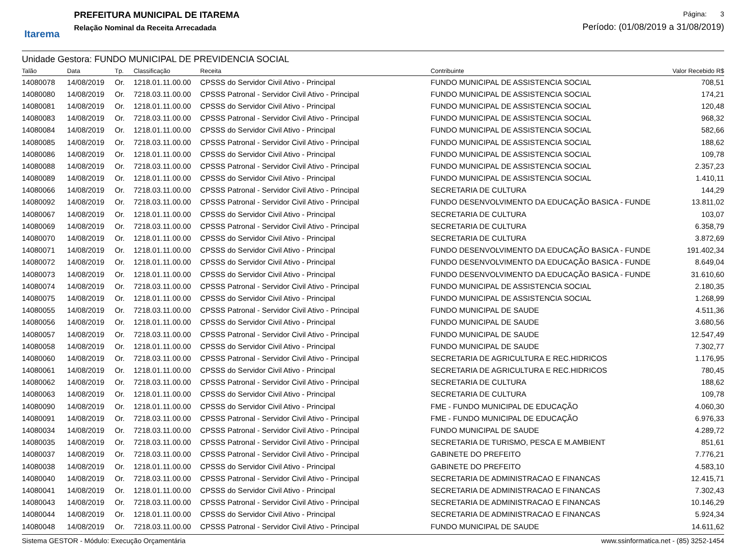Itarema
PREFEITURA MUNICIPAL DE ITAREMA
Relação Nominal da Receita Arrecadada
Página: 3
Período: (01/08/2019 a 31/08/2019)
Unidade Gestora: FUNDO MUNICIPAL DE PREVIDENCIA SOCIAL
| Talão | Data | Tp. | Classificação | Receita | Contribuinte | Valor Recebido R$ |
| --- | --- | --- | --- | --- | --- | --- |
| 14080078 | 14/08/2019 | Or. | 1218.01.11.00.00 | CPSSS do Servidor Civil Ativo - Principal | FUNDO MUNICIPAL DE ASSISTENCIA SOCIAL | 708,51 |
| 14080080 | 14/08/2019 | Or. | 7218.03.11.00.00 | CPSSS Patronal - Servidor Civil Ativo - Principal | FUNDO MUNICIPAL DE ASSISTENCIA SOCIAL | 174,21 |
| 14080081 | 14/08/2019 | Or. | 1218.01.11.00.00 | CPSSS do Servidor Civil Ativo - Principal | FUNDO MUNICIPAL DE ASSISTENCIA SOCIAL | 120,48 |
| 14080083 | 14/08/2019 | Or. | 7218.03.11.00.00 | CPSSS Patronal - Servidor Civil Ativo - Principal | FUNDO MUNICIPAL DE ASSISTENCIA SOCIAL | 968,32 |
| 14080084 | 14/08/2019 | Or. | 1218.01.11.00.00 | CPSSS do Servidor Civil Ativo - Principal | FUNDO MUNICIPAL DE ASSISTENCIA SOCIAL | 582,66 |
| 14080085 | 14/08/2019 | Or. | 7218.03.11.00.00 | CPSSS Patronal - Servidor Civil Ativo - Principal | FUNDO MUNICIPAL DE ASSISTENCIA SOCIAL | 188,62 |
| 14080086 | 14/08/2019 | Or. | 1218.01.11.00.00 | CPSSS do Servidor Civil Ativo - Principal | FUNDO MUNICIPAL DE ASSISTENCIA SOCIAL | 109,78 |
| 14080088 | 14/08/2019 | Or. | 7218.03.11.00.00 | CPSSS Patronal - Servidor Civil Ativo - Principal | FUNDO MUNICIPAL DE ASSISTENCIA SOCIAL | 2.357,23 |
| 14080089 | 14/08/2019 | Or. | 1218.01.11.00.00 | CPSSS do Servidor Civil Ativo - Principal | FUNDO MUNICIPAL DE ASSISTENCIA SOCIAL | 1.410,11 |
| 14080066 | 14/08/2019 | Or. | 7218.03.11.00.00 | CPSSS Patronal - Servidor Civil Ativo - Principal | SECRETARIA DE CULTURA | 144,29 |
| 14080092 | 14/08/2019 | Or. | 7218.03.11.00.00 | CPSSS Patronal - Servidor Civil Ativo - Principal | FUNDO DESENVOLVIMENTO DA EDUCAÇÃO BASICA - FUNDE | 13.811,02 |
| 14080067 | 14/08/2019 | Or. | 1218.01.11.00.00 | CPSSS do Servidor Civil Ativo - Principal | SECRETARIA DE CULTURA | 103,07 |
| 14080069 | 14/08/2019 | Or. | 7218.03.11.00.00 | CPSSS Patronal - Servidor Civil Ativo - Principal | SECRETARIA DE CULTURA | 6.358,79 |
| 14080070 | 14/08/2019 | Or. | 1218.01.11.00.00 | CPSSS do Servidor Civil Ativo - Principal | SECRETARIA DE CULTURA | 3.872,69 |
| 14080071 | 14/08/2019 | Or. | 1218.01.11.00.00 | CPSSS do Servidor Civil Ativo - Principal | FUNDO DESENVOLVIMENTO DA EDUCAÇÃO BASICA - FUNDE | 191.402,34 |
| 14080072 | 14/08/2019 | Or. | 1218.01.11.00.00 | CPSSS do Servidor Civil Ativo - Principal | FUNDO DESENVOLVIMENTO DA EDUCAÇÃO BASICA - FUNDE | 8.649,04 |
| 14080073 | 14/08/2019 | Or. | 1218.01.11.00.00 | CPSSS do Servidor Civil Ativo - Principal | FUNDO DESENVOLVIMENTO DA EDUCAÇÃO BASICA - FUNDE | 31.610,60 |
| 14080074 | 14/08/2019 | Or. | 7218.03.11.00.00 | CPSSS Patronal - Servidor Civil Ativo - Principal | FUNDO MUNICIPAL DE ASSISTENCIA SOCIAL | 2.180,35 |
| 14080075 | 14/08/2019 | Or. | 1218.01.11.00.00 | CPSSS do Servidor Civil Ativo - Principal | FUNDO MUNICIPAL DE ASSISTENCIA SOCIAL | 1.268,99 |
| 14080055 | 14/08/2019 | Or. | 7218.03.11.00.00 | CPSSS Patronal - Servidor Civil Ativo - Principal | FUNDO MUNICIPAL DE SAUDE | 4.511,36 |
| 14080056 | 14/08/2019 | Or. | 1218.01.11.00.00 | CPSSS do Servidor Civil Ativo - Principal | FUNDO MUNICIPAL DE SAUDE | 3.680,56 |
| 14080057 | 14/08/2019 | Or. | 7218.03.11.00.00 | CPSSS Patronal - Servidor Civil Ativo - Principal | FUNDO MUNICIPAL DE SAUDE | 12.547,49 |
| 14080058 | 14/08/2019 | Or. | 1218.01.11.00.00 | CPSSS do Servidor Civil Ativo - Principal | FUNDO MUNICIPAL DE SAUDE | 7.302,77 |
| 14080060 | 14/08/2019 | Or. | 7218.03.11.00.00 | CPSSS Patronal - Servidor Civil Ativo - Principal | SECRETARIA DE AGRICULTURA E REC.HIDRICOS | 1.176,95 |
| 14080061 | 14/08/2019 | Or. | 1218.01.11.00.00 | CPSSS do Servidor Civil Ativo - Principal | SECRETARIA DE AGRICULTURA E REC.HIDRICOS | 780,45 |
| 14080062 | 14/08/2019 | Or. | 7218.03.11.00.00 | CPSSS Patronal - Servidor Civil Ativo - Principal | SECRETARIA DE CULTURA | 188,62 |
| 14080063 | 14/08/2019 | Or. | 1218.01.11.00.00 | CPSSS do Servidor Civil Ativo - Principal | SECRETARIA DE CULTURA | 109,78 |
| 14080090 | 14/08/2019 | Or. | 1218.01.11.00.00 | CPSSS do Servidor Civil Ativo - Principal | FME - FUNDO MUNICIPAL DE EDUCAÇÃO | 4.060,30 |
| 14080091 | 14/08/2019 | Or. | 7218.03.11.00.00 | CPSSS Patronal - Servidor Civil Ativo - Principal | FME - FUNDO MUNICIPAL DE EDUCAÇÃO | 6.976,33 |
| 14080034 | 14/08/2019 | Or. | 7218.03.11.00.00 | CPSSS Patronal - Servidor Civil Ativo - Principal | FUNDO MUNICIPAL DE SAUDE | 4.289,72 |
| 14080035 | 14/08/2019 | Or. | 7218.03.11.00.00 | CPSSS Patronal - Servidor Civil Ativo - Principal | SECRETARIA DE TURISMO, PESCA E M.AMBIENT | 851,61 |
| 14080037 | 14/08/2019 | Or. | 7218.03.11.00.00 | CPSSS Patronal - Servidor Civil Ativo - Principal | GABINETE DO PREFEITO | 7.776,21 |
| 14080038 | 14/08/2019 | Or. | 1218.01.11.00.00 | CPSSS do Servidor Civil Ativo - Principal | GABINETE DO PREFEITO | 4.583,10 |
| 14080040 | 14/08/2019 | Or. | 7218.03.11.00.00 | CPSSS Patronal - Servidor Civil Ativo - Principal | SECRETARIA DE ADMINISTRACAO E FINANCAS | 12.415,71 |
| 14080041 | 14/08/2019 | Or. | 1218.01.11.00.00 | CPSSS do Servidor Civil Ativo - Principal | SECRETARIA DE ADMINISTRACAO E FINANCAS | 7.302,43 |
| 14080043 | 14/08/2019 | Or. | 7218.03.11.00.00 | CPSSS Patronal - Servidor Civil Ativo - Principal | SECRETARIA DE ADMINISTRACAO E FINANCAS | 10.146,29 |
| 14080044 | 14/08/2019 | Or. | 1218.01.11.00.00 | CPSSS do Servidor Civil Ativo - Principal | SECRETARIA DE ADMINISTRACAO E FINANCAS | 5.924,34 |
| 14080048 | 14/08/2019 | Or. | 7218.03.11.00.00 | CPSSS Patronal - Servidor Civil Ativo - Principal | FUNDO MUNICIPAL DE SAUDE | 14.611,62 |
Sistema GESTOR - Módulo: Execução Orçamentária www.ssinformatica.net - (85) 3252-1454